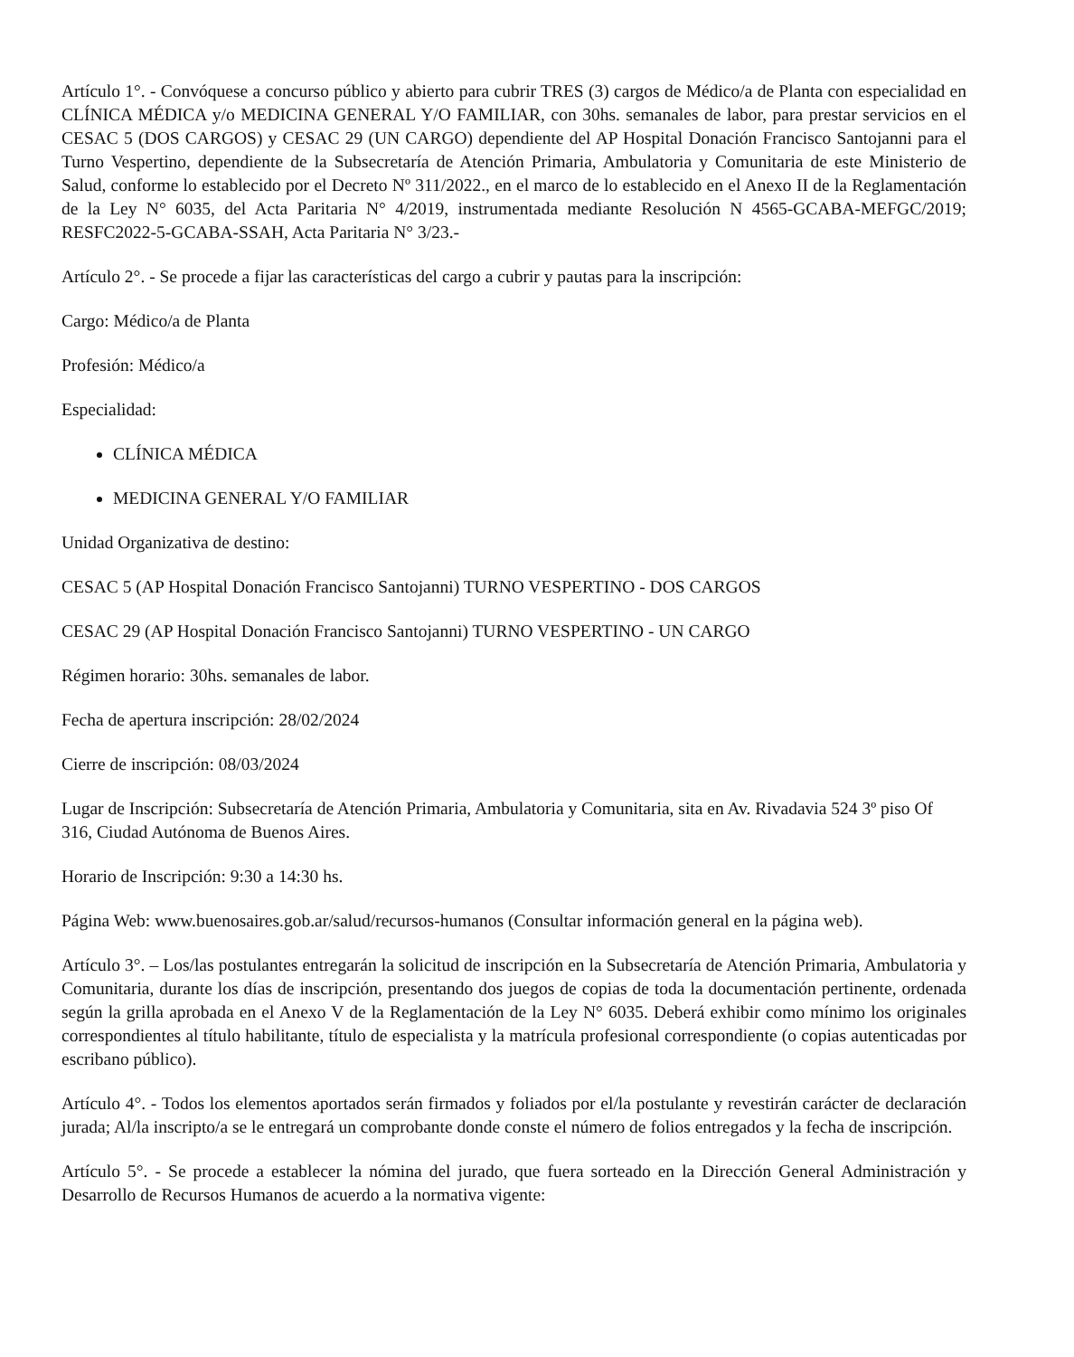Artículo 1°. - Convóquese a concurso público y abierto para cubrir TRES (3) cargos de Médico/a de Planta con especialidad en CLÍNICA MÉDICA y/o MEDICINA GENERAL Y/O FAMILIAR, con 30hs. semanales de labor, para prestar servicios en el CESAC 5 (DOS CARGOS) y CESAC 29 (UN CARGO) dependiente del AP Hospital Donación Francisco Santojanni para el Turno Vespertino, dependiente de la Subsecretaría de Atención Primaria, Ambulatoria y Comunitaria de este Ministerio de Salud, conforme lo establecido por el Decreto Nº 311/2022., en el marco de lo establecido en el Anexo II de la Reglamentación de la Ley N° 6035, del Acta Paritaria N° 4/2019, instrumentada mediante Resolución N 4565-GCABA-MEFGC/2019; RESFC2022-5-GCABA-SSAH, Acta Paritaria N° 3/23.-
Artículo 2°. - Se procede a fijar las características del cargo a cubrir y pautas para la inscripción:
Cargo: Médico/a de Planta
Profesión: Médico/a
Especialidad:
CLÍNICA MÉDICA
MEDICINA GENERAL Y/O FAMILIAR
Unidad Organizativa de destino:
CESAC 5 (AP Hospital Donación Francisco Santojanni) TURNO VESPERTINO - DOS CARGOS
CESAC 29 (AP Hospital Donación Francisco Santojanni) TURNO VESPERTINO - UN CARGO
Régimen horario: 30hs. semanales de labor.
Fecha de apertura inscripción: 28/02/2024
Cierre de inscripción: 08/03/2024
Lugar de Inscripción: Subsecretaría de Atención Primaria, Ambulatoria y Comunitaria, sita en Av. Rivadavia 524 3º piso Of 316, Ciudad Autónoma de Buenos Aires.
Horario de Inscripción: 9:30 a 14:30 hs.
Página Web: www.buenosaires.gob.ar/salud/recursos-humanos (Consultar información general en la página web).
Artículo 3°. – Los/las postulantes entregarán la solicitud de inscripción en la Subsecretaría de Atención Primaria, Ambulatoria y Comunitaria, durante los días de inscripción, presentando dos juegos de copias de toda la documentación pertinente, ordenada según la grilla aprobada en el Anexo V de la Reglamentación de la Ley N° 6035. Deberá exhibir como mínimo los originales correspondientes al título habilitante, título de especialista y la matrícula profesional correspondiente (o copias autenticadas por escribano público).
Artículo 4°. - Todos los elementos aportados serán firmados y foliados por el/la postulante y revestirán carácter de declaración jurada; Al/la inscripto/a se le entregará un comprobante donde conste el número de folios entregados y la fecha de inscripción.
Artículo 5°. - Se procede a establecer la nómina del jurado, que fuera sorteado en la Dirección General Administración y Desarrollo de Recursos Humanos de acuerdo a la normativa vigente: